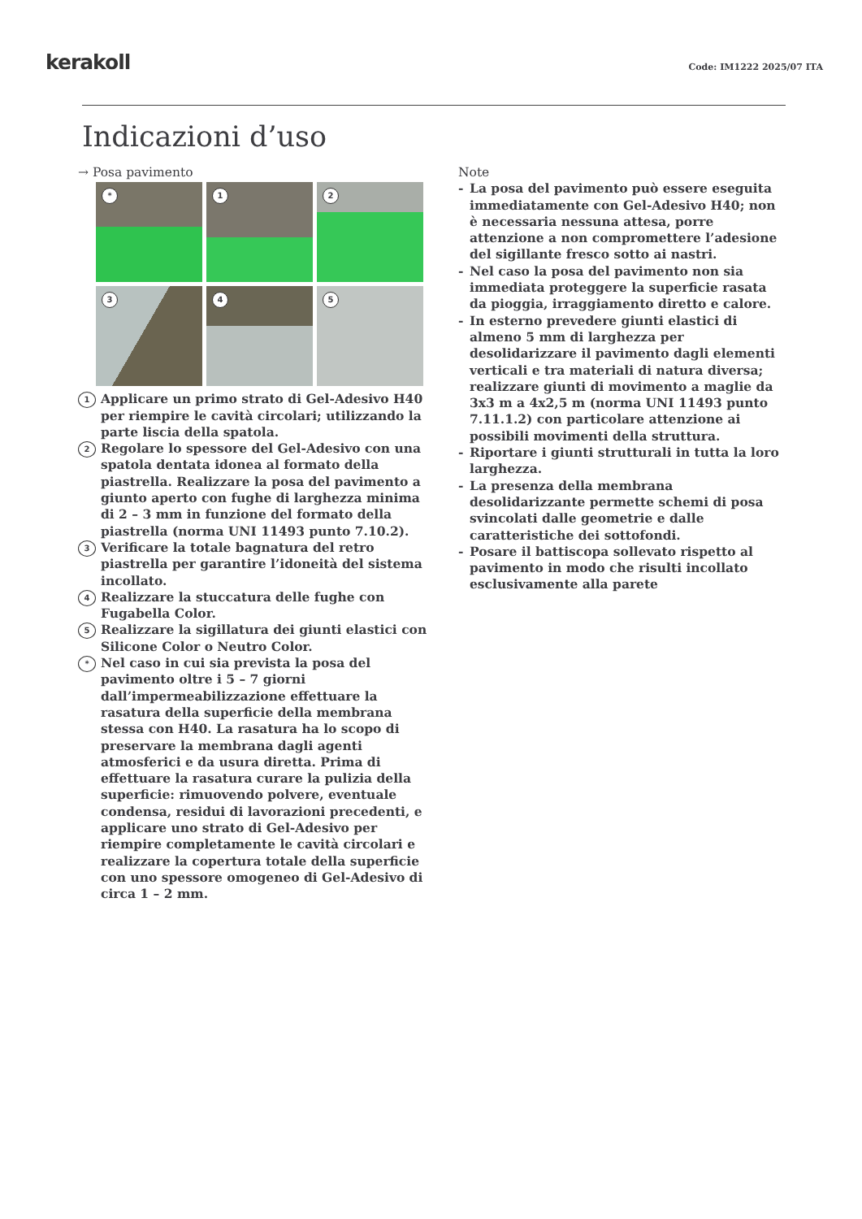kerakoll
Code: IM1222 2025/07 ITA
Indicazioni d’uso
→ Posa pavimento
*
1
2
3
4
5
1 Applicare un primo strato di Gel-Adesivo H40 per riempire le cavità circolari; utilizzando la parte liscia della spatola.
2 Regolare lo spessore del Gel-Adesivo con una spatola dentata idonea al formato della piastrella. Realizzare la posa del pavimento a giunto aperto con fughe di larghezza minima di 2 – 3 mm in funzione del formato della piastrella (norma UNI 11493 punto 7.10.2).
3 Verificare la totale bagnatura del retro piastrella per garantire l’idoneità del sistema incollato.
4 Realizzare la stuccatura delle fughe con Fugabella Color.
5 Realizzare la sigillatura dei giunti elastici con Silicone Color o Neutro Color.
* Nel caso in cui sia prevista la posa del pavimento oltre i 5 – 7 giorni dall’impermeabilizzazione effettuare la rasatura della superficie della membrana stessa con H40. La rasatura ha lo scopo di preservare la membrana dagli agenti atmosferici e da usura diretta. Prima di effettuare la rasatura curare la pulizia della superficie: rimuovendo polvere, eventuale condensa, residui di lavorazioni precedenti, e applicare uno strato di Gel-Adesivo per riempire completamente le cavità circolari e realizzare la copertura totale della superficie con uno spessore omogeneo di Gel-Adesivo di circa 1 – 2 mm.
Note
- La posa del pavimento può essere eseguita immediatamente con Gel-Adesivo H40; non è necessaria nessuna attesa, porre attenzione a non compromettere l’adesione del sigillante fresco sotto ai nastri.
- Nel caso la posa del pavimento non sia immediata proteggere la superficie rasata da pioggia, irraggiamento diretto e calore.
- In esterno prevedere giunti elastici di almeno 5 mm di larghezza per desolidarizzare il pavimento dagli elementi verticali e tra materiali di natura diversa; realizzare giunti di movimento a maglie da 3x3 m a 4x2,5 m (norma UNI 11493 punto 7.11.1.2) con particolare attenzione ai possibili movimenti della struttura.
- Riportare i giunti strutturali in tutta la loro larghezza.
- La presenza della membrana desolidarizzante permette schemi di posa svincolati dalle geometrie e dalle caratteristiche dei sottofondi.
- Posare il battiscopa sollevato rispetto al pavimento in modo che risulti incollato esclusivamente alla parete